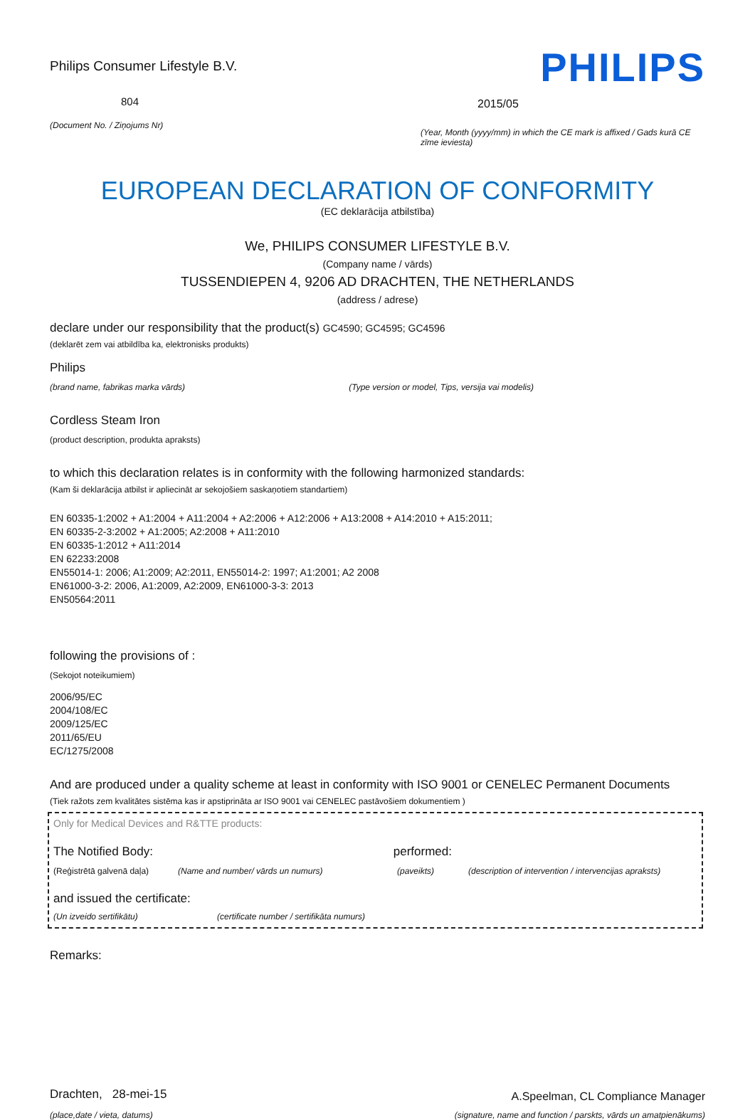Philips Consumer Lifestyle B.V.
804
(Document No. / Ziņojums Nr)
PHILIPS
2015/05
(Year, Month (yyyy/mm) in which the CE mark is affixed / Gads kurā CE zīme ieviesta)
EUROPEAN DECLARATION OF CONFORMITY
(EC deklarācija atbilstība)
We, PHILIPS CONSUMER LIFESTYLE B.V.
(Company name / vārds)
TUSSENDIEPEN 4, 9206 AD DRACHTEN, THE NETHERLANDS
(address / adrese)
declare under our responsibility that the product(s) GC4590; GC4595; GC4596
(deklarēt zem vai atbildība ka, elektronisks produkts)
Philips
(brand name, fabrikas marka vārds) (Type version or model, Tips, versija vai modelis)
Cordless Steam Iron
(product description, produkta apraksts)
to which this declaration relates is in conformity with the following harmonized standards:
(Kam ši deklarācija atbilst ir apliecināt ar sekojošiem saskaņotiem standartiem)
EN 60335-1:2002 + A1:2004 + A11:2004 + A2:2006 + A12:2006 + A13:2008 + A14:2010 + A15:2011;
EN 60335-2-3:2002 + A1:2005; A2:2008 + A11:2010
EN 60335-1:2012 + A11:2014
EN 62233:2008
EN55014-1: 2006; A1:2009; A2:2011, EN55014-2: 1997; A1:2001; A2 2008
EN61000-3-2: 2006, A1:2009, A2:2009, EN61000-3-3: 2013
EN50564:2011
following the provisions of :
(Sekojot noteikumiem)
2006/95/EC
2004/108/EC
2009/125/EC
2011/65/EU
EC/1275/2008
And are produced under a quality scheme at least in conformity with ISO 9001 or CENELEC Permanent Documents
(Tiek ražots zem kvalitātes sistēma kas ir apstiprināta ar ISO 9001 vai CENELEC pastāvošiem dokumentiem )
Only for Medical Devices and R&TTE products:
The Notified Body: performed:
(Reģistrētā galvenā daļa) (Name and number/ vārds un numurs) (paveikts) (description of intervention / intervencijas apraksts)
and issued the certificate:
(Un izveido sertifikātu) (certificate number / sertifikāta numurs)
Remarks:
Drachten, 28-mei-15
(place,date / vieta, datums)
A.Speelman, CL Compliance Manager
(signature, name and function / parskts, vārds un amatpienākums)